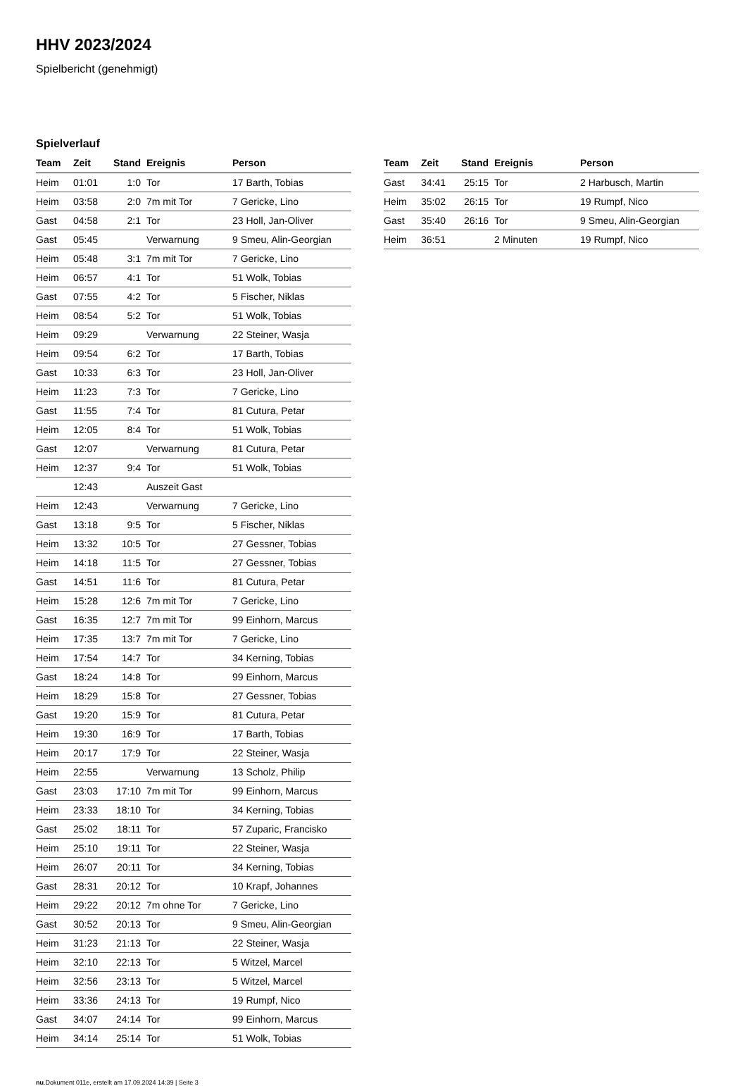HHV 2023/2024
Spielbericht (genehmigt)
Spielverlauf
| Team | Zeit | Stand | Ereignis | Person |
| --- | --- | --- | --- | --- |
| Heim | 01:01 | 1:0 | Tor | 17 Barth, Tobias |
| Heim | 03:58 | 2:0 | 7m mit Tor | 7 Gericke, Lino |
| Gast | 04:58 | 2:1 | Tor | 23 Holl, Jan-Oliver |
| Gast | 05:45 | | Verwarnung | 9 Smeu, Alin-Georgian |
| Heim | 05:48 | 3:1 | 7m mit Tor | 7 Gericke, Lino |
| Heim | 06:57 | 4:1 | Tor | 51 Wolk, Tobias |
| Gast | 07:55 | 4:2 | Tor | 5 Fischer, Niklas |
| Heim | 08:54 | 5:2 | Tor | 51 Wolk, Tobias |
| Heim | 09:29 | | Verwarnung | 22 Steiner, Wasja |
| Heim | 09:54 | 6:2 | Tor | 17 Barth, Tobias |
| Gast | 10:33 | 6:3 | Tor | 23 Holl, Jan-Oliver |
| Heim | 11:23 | 7:3 | Tor | 7 Gericke, Lino |
| Gast | 11:55 | 7:4 | Tor | 81 Cutura, Petar |
| Heim | 12:05 | 8:4 | Tor | 51 Wolk, Tobias |
| Gast | 12:07 | | Verwarnung | 81 Cutura, Petar |
| Heim | 12:37 | 9:4 | Tor | 51 Wolk, Tobias |
| | 12:43 | | Auszeit Gast | |
| Heim | 12:43 | | Verwarnung | 7 Gericke, Lino |
| Gast | 13:18 | 9:5 | Tor | 5 Fischer, Niklas |
| Heim | 13:32 | 10:5 | Tor | 27 Gessner, Tobias |
| Heim | 14:18 | 11:5 | Tor | 27 Gessner, Tobias |
| Gast | 14:51 | 11:6 | Tor | 81 Cutura, Petar |
| Heim | 15:28 | 12:6 | 7m mit Tor | 7 Gericke, Lino |
| Gast | 16:35 | 12:7 | 7m mit Tor | 99 Einhorn, Marcus |
| Heim | 17:35 | 13:7 | 7m mit Tor | 7 Gericke, Lino |
| Heim | 17:54 | 14:7 | Tor | 34 Kerning, Tobias |
| Gast | 18:24 | 14:8 | Tor | 99 Einhorn, Marcus |
| Heim | 18:29 | 15:8 | Tor | 27 Gessner, Tobias |
| Gast | 19:20 | 15:9 | Tor | 81 Cutura, Petar |
| Heim | 19:30 | 16:9 | Tor | 17 Barth, Tobias |
| Heim | 20:17 | 17:9 | Tor | 22 Steiner, Wasja |
| Heim | 22:55 | | Verwarnung | 13 Scholz, Philip |
| Gast | 23:03 | 17:10 | 7m mit Tor | 99 Einhorn, Marcus |
| Heim | 23:33 | 18:10 | Tor | 34 Kerning, Tobias |
| Gast | 25:02 | 18:11 | Tor | 57 Zuparic, Francisko |
| Heim | 25:10 | 19:11 | Tor | 22 Steiner, Wasja |
| Heim | 26:07 | 20:11 | Tor | 34 Kerning, Tobias |
| Gast | 28:31 | 20:12 | Tor | 10 Krapf, Johannes |
| Heim | 29:22 | 20:12 | 7m ohne Tor | 7 Gericke, Lino |
| Gast | 30:52 | 20:13 | Tor | 9 Smeu, Alin-Georgian |
| Heim | 31:23 | 21:13 | Tor | 22 Steiner, Wasja |
| Heim | 32:10 | 22:13 | Tor | 5 Witzel, Marcel |
| Heim | 32:56 | 23:13 | Tor | 5 Witzel, Marcel |
| Heim | 33:36 | 24:13 | Tor | 19 Rumpf, Nico |
| Gast | 34:07 | 24:14 | Tor | 99 Einhorn, Marcus |
| Heim | 34:14 | 25:14 | Tor | 51 Wolk, Tobias |
| Team | Zeit | Stand | Ereignis | Person |
| --- | --- | --- | --- | --- |
| Gast | 34:41 | 25:15 | Tor | 2 Harbusch, Martin |
| Heim | 35:02 | 26:15 | Tor | 19 Rumpf, Nico |
| Gast | 35:40 | 26:16 | Tor | 9 Smeu, Alin-Georgian |
| Heim | 36:51 | | 2 Minuten | 19 Rumpf, Nico |
nu.Dokument 011e, erstellt am 17.09.2024 14:39 | Seite 3